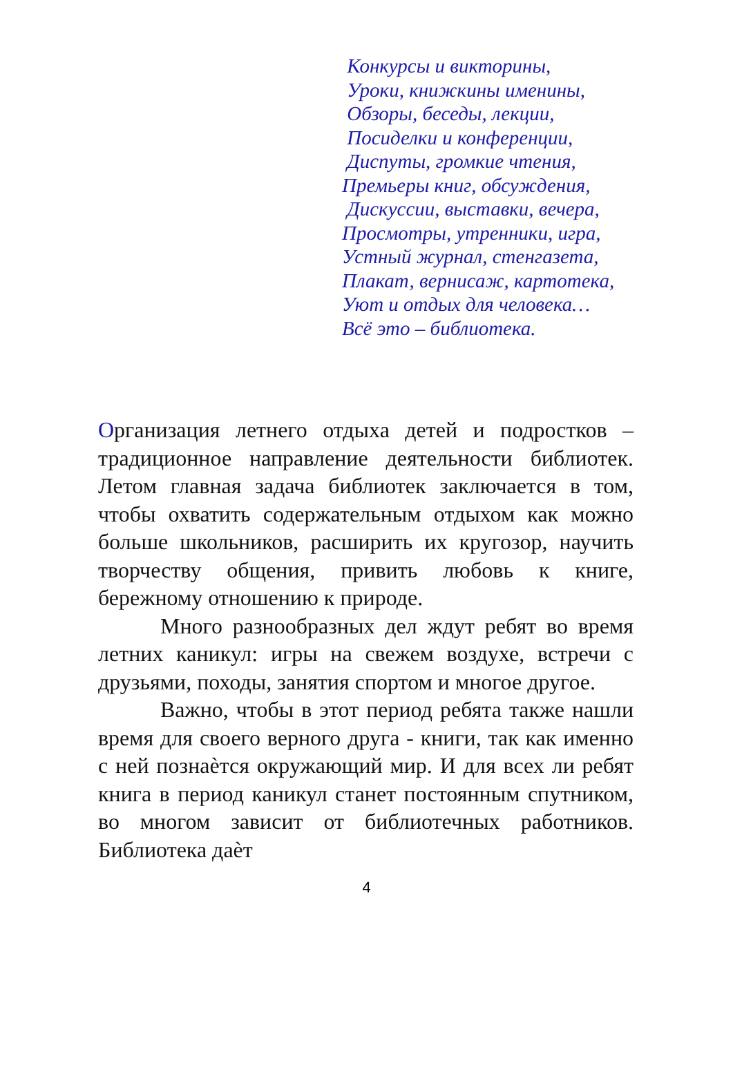Конкурсы и викторины,
Уроки, книжкины именины,
Обзоры, беседы, лекции,
Посиделки и конференции,
Диспуты, громкие чтения,
Премьеры книг, обсуждения,
Дискуссии, выставки, вечера,
Просмотры, утренники, игра,
Устный журнал, стенгазета,
Плакат, вернисаж, картотека,
Уют и отдых для человека…
Всё это – библиотека.
Организация летнего отдыха детей и подростков – традиционное направление деятельности библиотек. Летом главная задача библиотек заключается в том, чтобы охватить содержательным отдыхом как можно больше школьников, расширить их кругозор, научить творчеству общения, привить любовь к книге, бережному отношению к природе.
Много разнообразных дел ждут ребят во время летних каникул: игры на свежем воздухе, встречи с друзьями, походы, занятия спортом и многое другое.
Важно, чтобы в этот период ребята также нашли время для своего верного друга - книги, так как именно с ней познаѐтся окружающий мир. И для всех ли ребят книга в период каникул станет постоянным спутником, во многом зависит от библиотечных работников. Библиотека даѐт
4